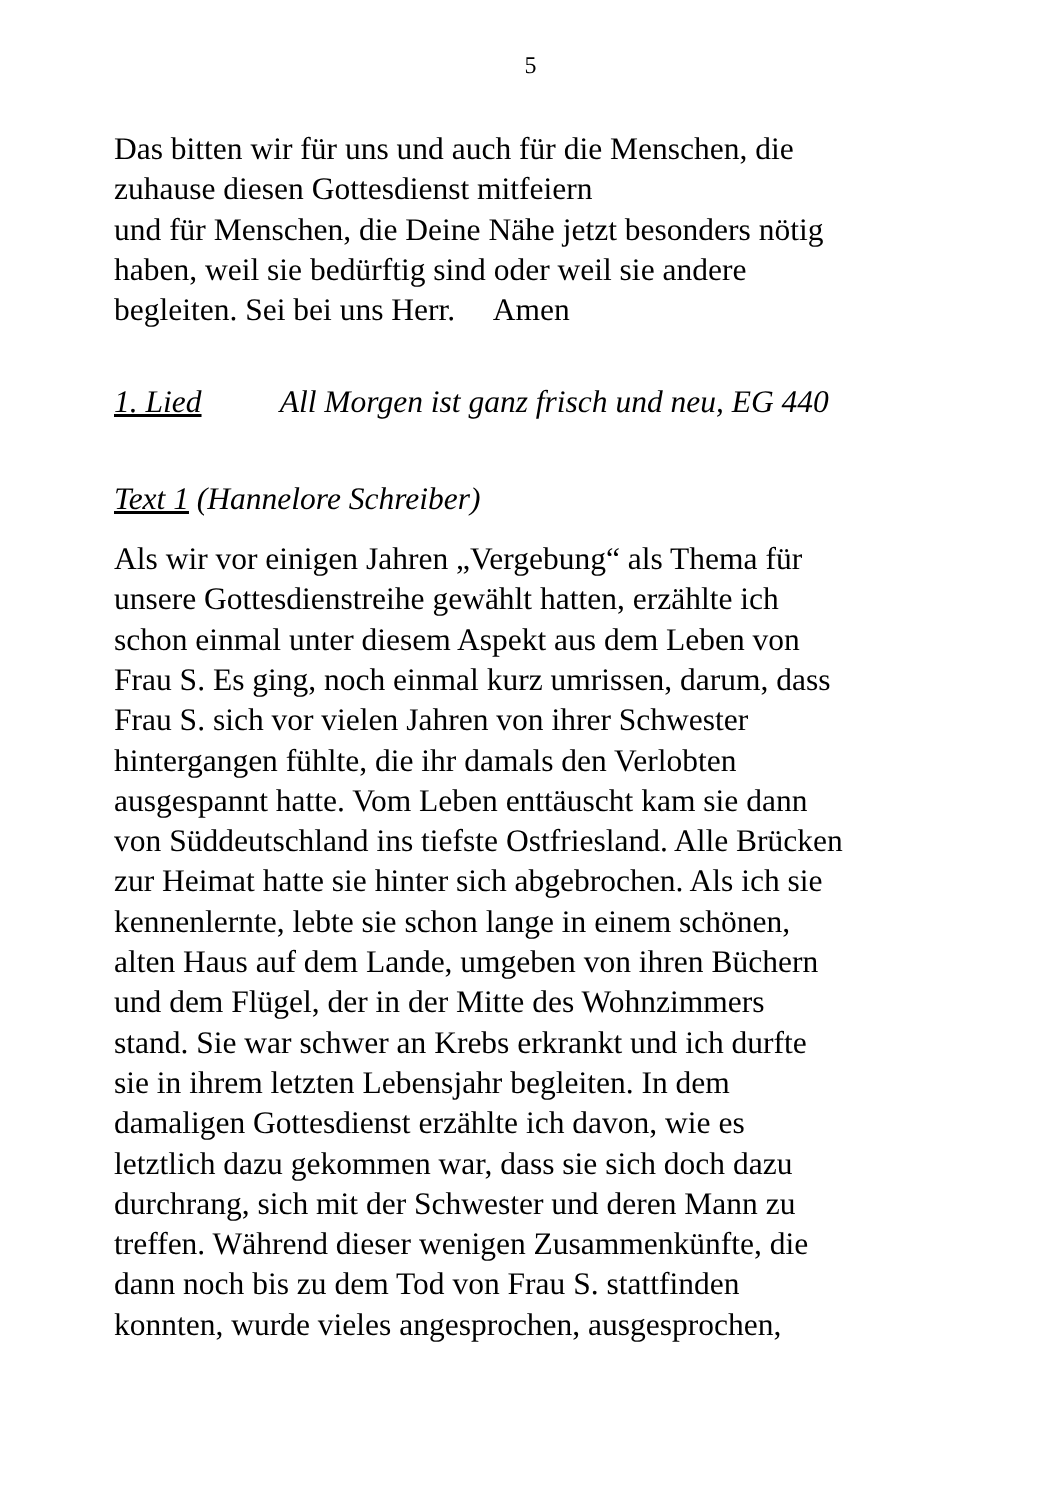5
Das bitten wir für uns und auch für die Menschen, die
zuhause diesen Gottesdienst mitfeiern
und für Menschen, die Deine Nähe jetzt besonders nötig
haben, weil sie bedürftig sind oder weil sie andere
begleiten. Sei bei uns Herr. Amen
1. Lied All Morgen ist ganz frisch und neu, EG 440
Text 1 (Hannelore Schreiber)
Als wir vor einigen Jahren „Vergebung“ als Thema für
unsere Gottesdienstreihe gewählt hatten, erzählte ich
schon einmal unter diesem Aspekt aus dem Leben von
Frau S. Es ging, noch einmal kurz umrissen, darum, dass
Frau S. sich vor vielen Jahren von ihrer Schwester
hintergangen fühlte, die ihr damals den Verlobten
ausgespannt hatte. Vom Leben enttäuscht kam sie dann
von Süddeutschland ins tiefste Ostfriesland. Alle Brücken
zur Heimat hatte sie hinter sich abgebrochen. Als ich sie
kennenlernte, lebte sie schon lange in einem schönen,
alten Haus auf dem Lande, umgeben von ihren Büchern
und dem Flügel, der in der Mitte des Wohnzimmers
stand. Sie war schwer an Krebs erkrankt und ich durfte
sie in ihrem letzten Lebensjahr begleiten. In dem
damaligen Gottesdienst erzählte ich davon, wie es
letztlich dazu gekommen war, dass sie sich doch dazu
durchrang, sich mit der Schwester und deren Mann zu
treffen. Während dieser wenigen Zusammenkünfte, die
dann noch bis zu dem Tod von Frau S. stattfinden
konnten, wurde vieles angesprochen, ausgesprochen,